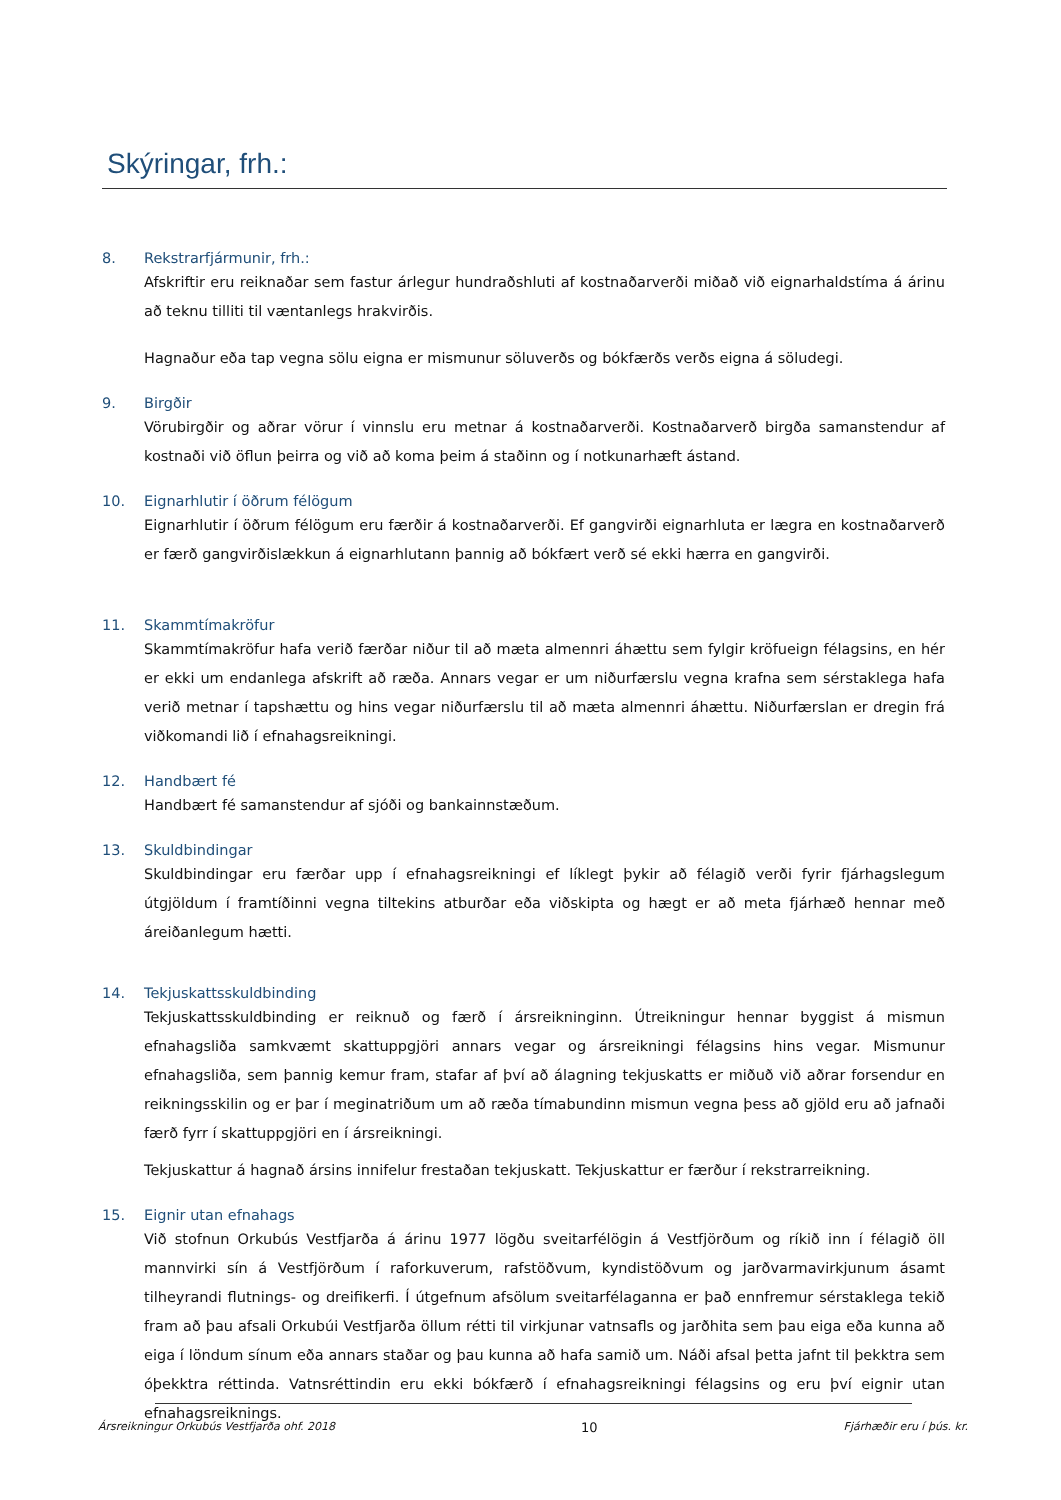Skýringar, frh.:
8. Rekstrarfjármunir, frh.:
Afskriftir eru reiknaðar sem fastur árlegur hundraðshluti af kostnaðarverði miðað við eignarhaldstíma á árinu að teknu tilliti til væntanlegs hrakvirðis.
Hagnaður eða tap vegna sölu eigna er mismunur söluverðs og bókfærðs verðs eigna á söludegi.
9. Birgðir
Vörubirgðir og aðrar vörur í vinnslu eru metnar á kostnaðarverði. Kostnaðarverð birgða samanstendur af kostnaði við öflun þeirra og við að koma þeim á staðinn og í notkunarhæft ástand.
10. Eignarhlutir í öðrum félögum
Eignarhlutir í öðrum félögum eru færðir á kostnaðarverði. Ef gangvirði eignarhluta er lægra en kostnaðarverð er færð gangvirðislækkun á eignarhlutann þannig að bókfært verð sé ekki hærra en gangvirði.
11. Skammtímakröfur
Skammtímakröfur hafa verið færðar niður til að mæta almennri áhættu sem fylgir kröfueign félagsins, en hér er ekki um endanlega afskrift að ræða. Annars vegar er um niðurfærslu vegna krafna sem sérstaklega hafa verið metnar í tapshættu og hins vegar niðurfærslu til að mæta almennri áhættu. Niðurfærslan er dregin frá viðkomandi lið í efnahagsreikningi.
12. Handbært fé
Handbært fé samanstendur af sjóði og bankainnstæðum.
13. Skuldbindingar
Skuldbindingar eru færðar upp í efnahagsreikningi ef líklegt þykir að félagið verði fyrir fjárhagslegum útgjöldum í framtíðinni vegna tiltekins atburðar eða viðskipta og hægt er að meta fjárhæð hennar með áreiðanlegum hætti.
14. Tekjuskattsskuldbinding
Tekjuskattsskuldbinding er reiknuð og færð í ársreikninginn. Útreikningur hennar byggist á mismun efnahagsliða samkvæmt skattuppgjöri annars vegar og ársreikningi félagsins hins vegar. Mismunur efnahagsliða, sem þannig kemur fram, stafar af því að álagning tekjuskatts er miðuð við aðrar forsendur en reikningsskilin og er þar í meginatriðum um að ræða tímabundinn mismun vegna þess að gjöld eru að jafnaði færð fyrr í skattuppgjöri en í ársreikningi.
Tekjuskattur á hagnað ársins innifelur frestaðan tekjuskatt. Tekjuskattur er færður í rekstrarreikning.
15. Eignir utan efnahags
Við stofnun Orkubús Vestfjarða á árinu 1977 lögðu sveitarfélögin á Vestfjörðum og ríkið inn í félagið öll mannvirki sín á Vestfjörðum í raforkuverum, rafstöðvum, kyndistöðvum og jarðvarmavirkjunum ásamt tilheyrandi flutnings- og dreifikerfi. Í útgefnum afsölum sveitarfélaganna er það ennfremur sérstaklega tekið fram að þau afsali Orkubúi Vestfjarða öllum rétti til virkjunar vatnsafls og jarðhita sem þau eiga eða kunna að eiga í löndum sínum eða annars staðar og þau kunna að hafa samið um. Náði afsal þetta jafnt til þekktra sem óþekktra réttinda. Vatnsréttindin eru ekki bókfærð í efnahagsreikningi félagsins og eru því eignir utan efnahagsreiknings.
Ársreikningur Orkubús Vestfjarða ohf. 2018 10 Fjárhæðir eru í þús. kr.